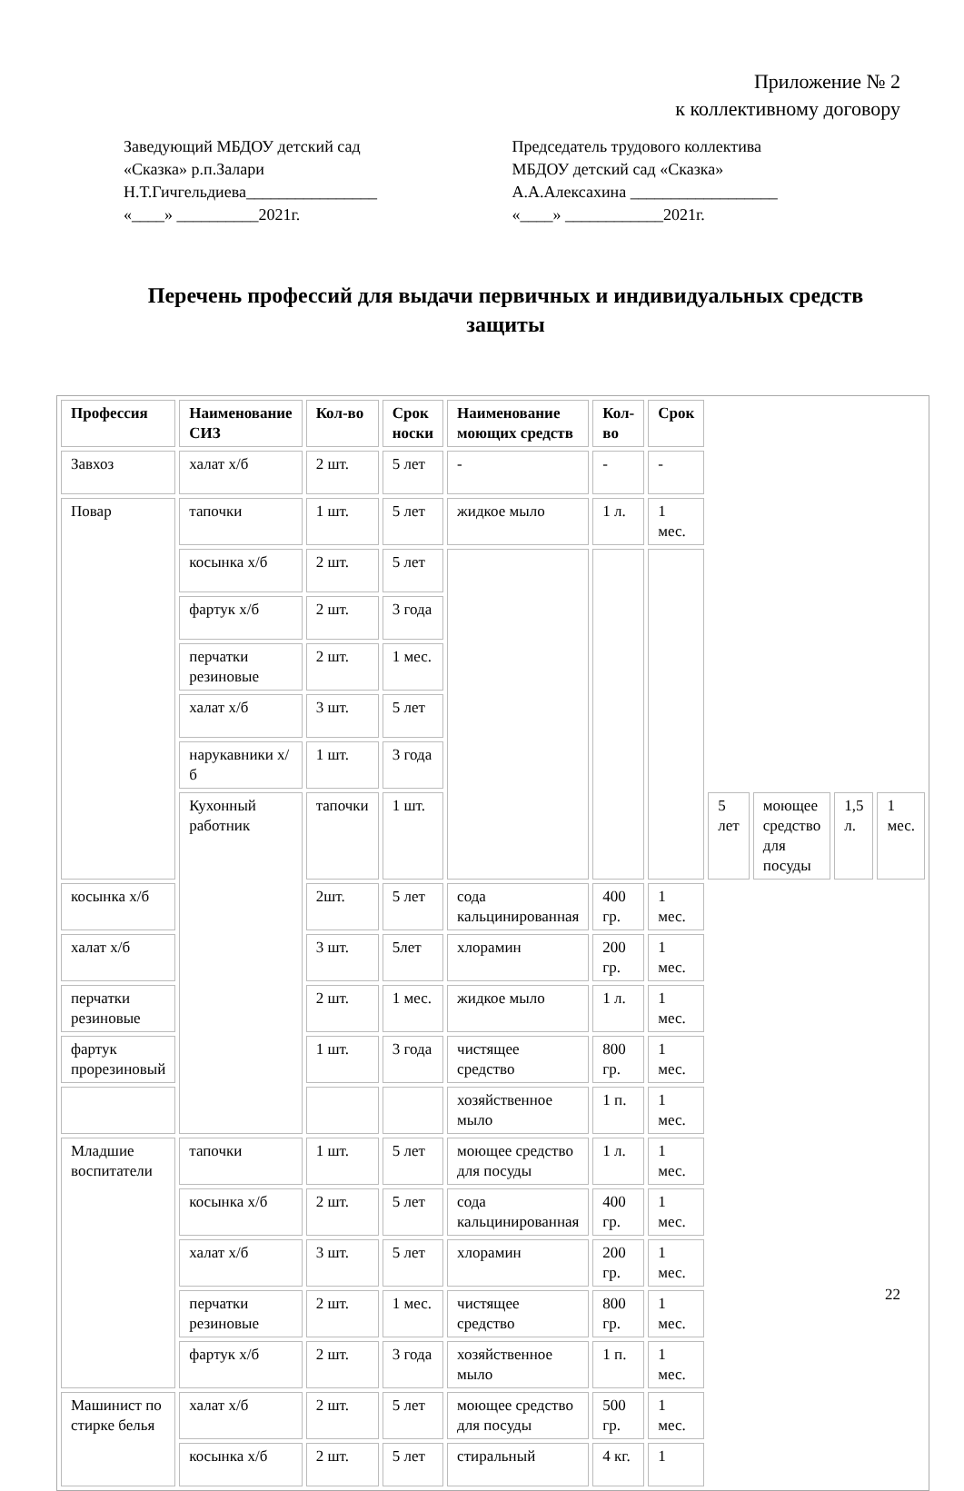Приложение № 2
к коллективному договору
Заведующий МБДОУ детский сад
«Сказка» р.п.Залари
Н.Т.Гичгельдиева________________
«____» __________2021г.
Председатель трудового коллектива
МБДОУ детский сад «Сказка»
А.А.Алексахина __________________
«____» ____________2021г.
Перечень профессий для выдачи первичных и индивидуальных средств защиты
| Профессия | Наименование СИЗ | Кол-во | Срок носки | Наименование моющих средств | Кол-во | Срок | | | | |
| --- | --- | --- | --- | --- | --- | --- | --- | --- | --- | --- |
| Завхоз | халат х/б | 2 шт. | 5 лет | - | - | - | | | | |
| Повар | тапочки | 1 шт. | 5 лет | жидкое мыло | 1 л. | 1 мес. | | | | |
| | косынка х/б | 2 шт. | 5 лет | | | | | | | |
| | фартук х/б | 2 шт. | 3 года | | | | | | | |
| | перчатки резиновые | 2 шт. | 1 мес. | | | | | | | |
| | халат х/б | 3 шт. | 5 лет | | | | | | | |
| | нарукавники х/б | 1 шт. | 3 года | | | | | | | |
| | Кухонный работник | тапочки | 1 шт. | | | | 5 лет | моющее средство для посуды | 1,5 л. | 1 мес. |
| косынка х/б | | 2шт. | 5 лет | сода кальцинированная | 400 гр. | 1 мес. | | | | |
| халат х/б | | 3 шт. | 5лет | хлорамин | 200 гр. | 1 мес. | | | | |
| перчатки резиновые | | 2 шт. | 1 мес. | жидкое мыло | 1 л. | 1 мес. | | | | |
| фартук прорезиновый | | 1 шт. | 3 года | чистящее средство | 800 гр. | 1 мес. | | | | |
| | | | | хозяйственное мыло | 1 п. | 1 мес. | | | | |
| Младшие воспитатели | тапочки | 1 шт. | 5 лет | моющее средство для посуды | 1 л. | 1 мес. | | | | |
| | косынка х/б | 2 шт. | 5 лет | сода кальцинированная | 400 гр. | 1 мес. | | | | |
| | халат х/б | 3 шт. | 5 лет | хлорамин | 200 гр. | 1 мес. | | | | |
| | перчатки резиновые | 2 шт. | 1 мес. | чистящее средство | 800 гр. | 1 мес. | | | | |
| | фартук х/б | 2 шт. | 3 года | хозяйственное мыло | 1 п. | 1 мес. | | | | |
| Машинист по стирке белья | халат х/б | 2 шт. | 5 лет | моющее средство для посуды | 500 гр. | 1 мес. | | | | |
| | косынка х/б | 2 шт. | 5 лет | стиральный | 4 кг. | 1 | | | | |
22